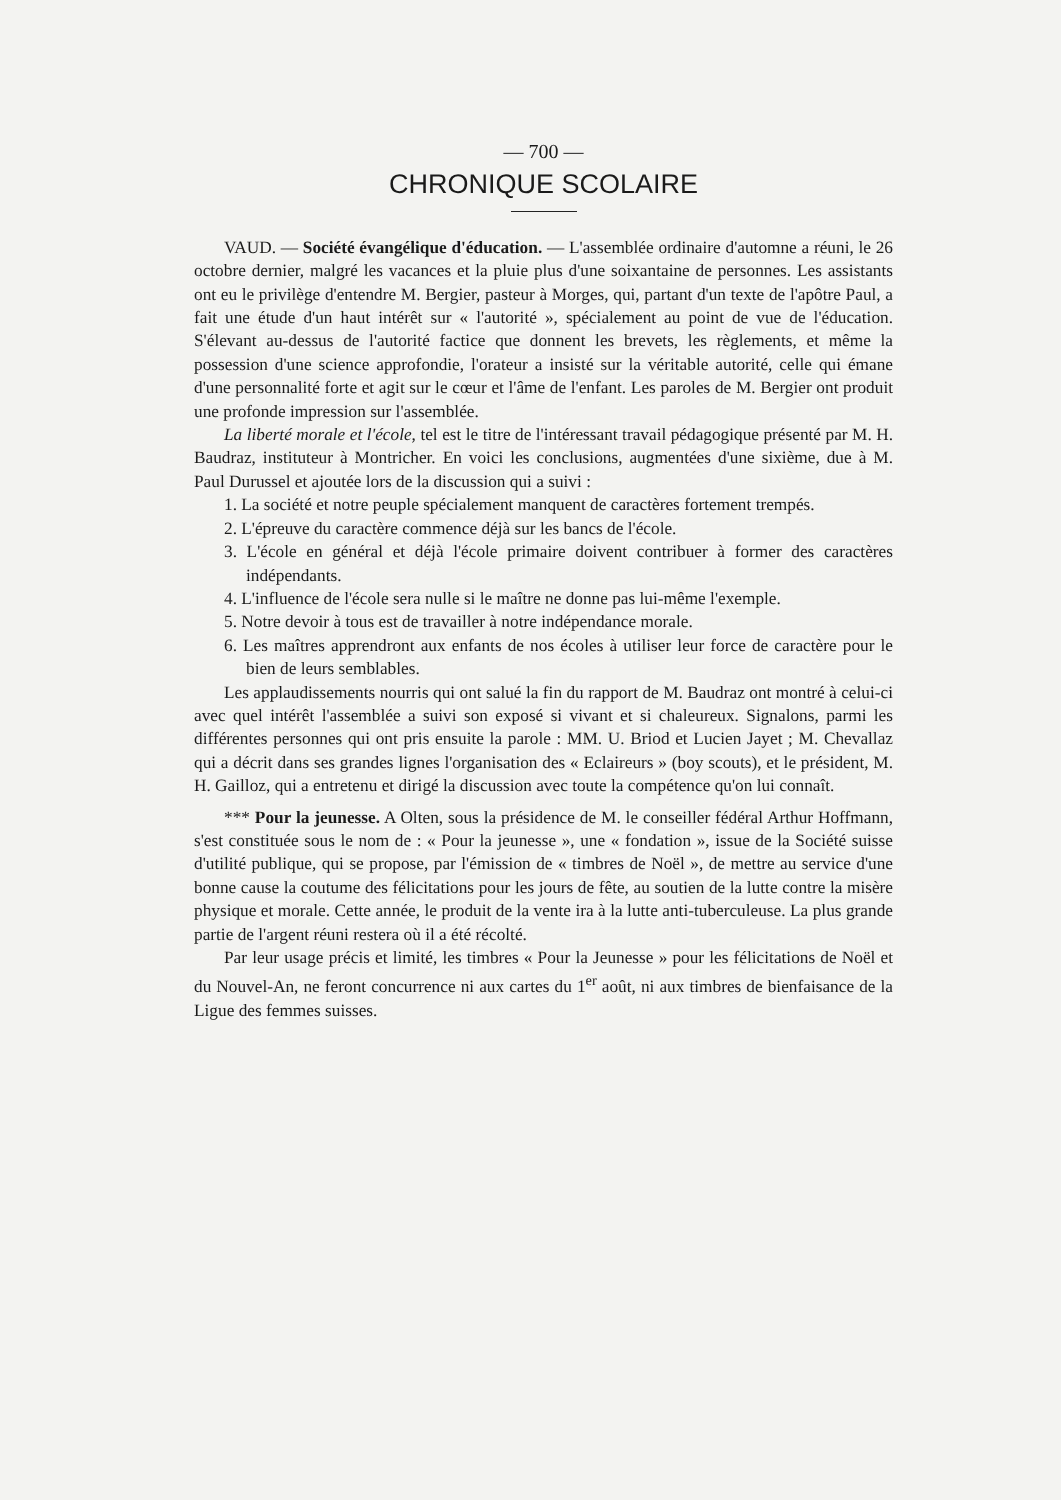— 700 —
CHRONIQUE SCOLAIRE
VAUD. — Société évangélique d'éducation. — L'assemblée ordinaire d'automne a réuni, le 26 octobre dernier, malgré les vacances et la pluie plus d'une soixantaine de personnes. Les assistants ont eu le privilège d'entendre M. Bergier, pasteur à Morges, qui, partant d'un texte de l'apôtre Paul, a fait une étude d'un haut intérêt sur « l'autorité », spécialement au point de vue de l'éducation. S'élevant au-dessus de l'autorité factice que donnent les brevets, les règlements, et même la possession d'une science approfondie, l'orateur a insisté sur la véritable autorité, celle qui émane d'une personnalité forte et agit sur le cœur et l'âme de l'enfant. Les paroles de M. Bergier ont produit une profonde impression sur l'assemblée.
La liberté morale et l'école, tel est le titre de l'intéressant travail pédagogique présenté par M. H. Baudraz, instituteur à Montricher. En voici les conclusions, augmentées d'une sixième, due à M. Paul Durussel et ajoutée lors de la discussion qui a suivi :
1. La société et notre peuple spécialement manquent de caractères fortement trempés.
2. L'épreuve du caractère commence déjà sur les bancs de l'école.
3. L'école en général et déjà l'école primaire doivent contribuer à former des caractères indépendants.
4. L'influence de l'école sera nulle si le maître ne donne pas lui-même l'exemple.
5. Notre devoir à tous est de travailler à notre indépendance morale.
6. Les maîtres apprendront aux enfants de nos écoles à utiliser leur force de caractère pour le bien de leurs semblables.
Les applaudissements nourris qui ont salué la fin du rapport de M. Baudraz ont montré à celui-ci avec quel intérêt l'assemblée a suivi son exposé si vivant et si chaleureux. Signalons, parmi les différentes personnes qui ont pris ensuite la parole : MM. U. Briod et Lucien Jayet ; M. Chevallaz qui a décrit dans ses grandes lignes l'organisation des « Eclaireurs » (boy scouts), et le président, M. H. Gailloz, qui a entretenu et dirigé la discussion avec toute la compétence qu'on lui connaît.
*** Pour la jeunesse. A Olten, sous la présidence de M. le conseiller fédéral Arthur Hoffmann, s'est constituée sous le nom de : « Pour la jeunesse », une « fondation », issue de la Société suisse d'utilité publique, qui se propose, par l'émission de « timbres de Noël », de mettre au service d'une bonne cause la coutume des félicitations pour les jours de fête, au soutien de la lutte contre la misère physique et morale. Cette année, le produit de la vente ira à la lutte anti-tuberculeuse. La plus grande partie de l'argent réuni restera où il a été récolté.
Par leur usage précis et limité, les timbres « Pour la Jeunesse » pour les félicitations de Noël et du Nouvel-An, ne feront concurrence ni aux cartes du 1<sup>er</sup> août, ni aux timbres de bienfaisance de la Ligue des femmes suisses.